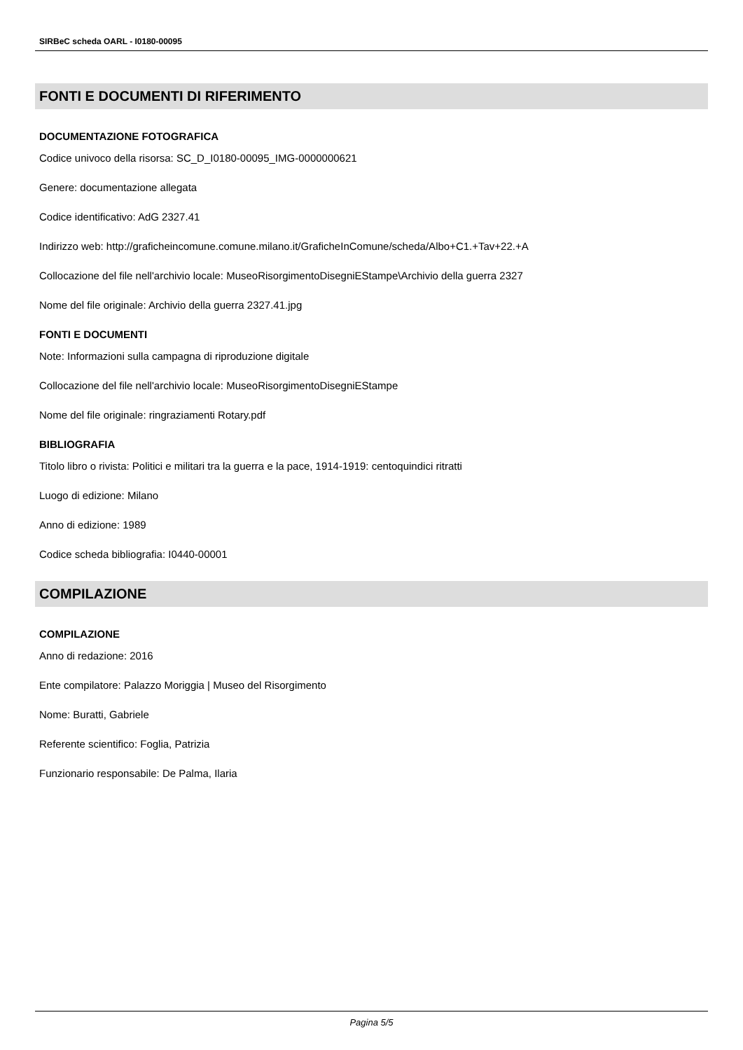SIRBeC scheda OARL - I0180-00095
FONTI E DOCUMENTI DI RIFERIMENTO
DOCUMENTAZIONE FOTOGRAFICA
Codice univoco della risorsa: SC_D_I0180-00095_IMG-0000000621
Genere: documentazione allegata
Codice identificativo: AdG 2327.41
Indirizzo web: http://graficheincomune.comune.milano.it/GraficheInComune/scheda/Albo+C1.+Tav+22.+A
Collocazione del file nell'archivio locale: MuseoRisorgimentoDisegniEStampe\Archivio della guerra 2327
Nome del file originale: Archivio della guerra 2327.41.jpg
FONTI E DOCUMENTI
Note: Informazioni sulla campagna di riproduzione digitale
Collocazione del file nell'archivio locale: MuseoRisorgimentoDisegniEStampe
Nome del file originale: ringraziamenti Rotary.pdf
BIBLIOGRAFIA
Titolo libro o rivista: Politici e militari tra la guerra e la pace, 1914-1919: centoquindici ritratti
Luogo di edizione: Milano
Anno di edizione: 1989
Codice scheda bibliografia: I0440-00001
COMPILAZIONE
COMPILAZIONE
Anno di redazione: 2016
Ente compilatore: Palazzo Moriggia | Museo del Risorgimento
Nome: Buratti, Gabriele
Referente scientifico: Foglia, Patrizia
Funzionario responsabile: De Palma, Ilaria
Pagina 5/5